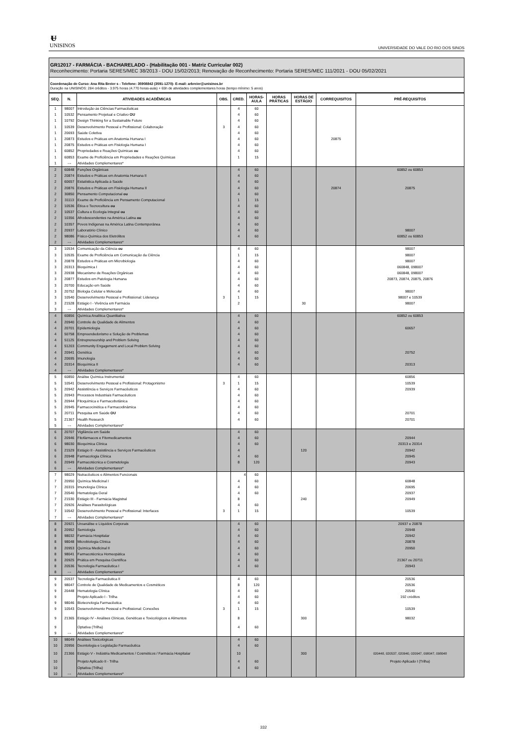ᵾ
UNISINOS
UNIVERSIDADE DO VALE DO RIO DOS SINOS
GR12017 - FARMÁCIA - BACHARELADO - (Habilitação 001 - Matriz Curricular 002)
Reconhecimento: Portaria SERES/MEC 38/2013 - DOU 15/02/2013; Renovação de Reconhecimento: Portaria SERES/MEC 111/2021 - DOU 05/02/2021
Coordenação de Curso: Ana Rita Breier s - Telefone: 35908842 (3591-1270)- E-mail: arbreier@unisinos.br
Duração na UNISINOS: 284 créditos - 3.975 horas (4.770 horas-aula) + 65h de atividades complementares horas (tempo mínimo: 5 anos)
| SEQ. | N. | ATIVIDADES ACADÊMICAS | OBS. | CRED. | HORAS-AULA | HORAS PRÁTICAS | HORAS DE ESTÁGIO | CORREQUISITOS | PRÉ-REQUISITOS |
| --- | --- | --- | --- | --- | --- | --- | --- | --- | --- |
| 1 | 98007 | Introdução às Ciências Farmacêuticas | | 4 | 60 | | | | |
| 1 | 10532 | Pensamento Projetual e Criativo OU | | 4 | 60 | | | | |
| 1 | 10792 | Design Thinking for a Sustainable Future | | 4 | 60 | | | | |
| 1 | 10539 | Desenvolvimento Pessoal e Profissional: Colaboração | 3 | 4 | 60 | | | | |
| 1 | 20693 | Saúde Coletiva | | 4 | 60 | | | | |
| 1 | 20873 | Estudos e Práticas em Anatomia Humana I | | 4 | 60 | | | 20875 | |
| 1 | 20875 | Estudos e Práticas em Fisiologia Humana I | | 4 | 60 | | | | |
| 1 | 60852 | Propriedades e Reações Químicas ou | | 4 | 60 | | | | |
| 1 | 60853 | Exame de Proficiência em Propriedades e Reações Químicas | | 1 | 15 | | | | |
| 1 | --- | Atividades Complementares* | | | | | | | |
| 2 | 60848 | Funções Orgânicas | | 4 | 60 | | | | 60852 ou 60853 |
| 2 | 20874 | Estudos e Práticas em Anatomia Humana II | | 4 | 60 | | | | |
| 2 | 60657 | Estatística Aplicada à Saúde | | 4 | 60 | | | | |
| 2 | 20876 | Estudos e Práticas em Fisiologia Humana II | | 4 | 60 | | | 20874 | 20875 |
| 2 | 30850 | Pensamento Computacional ou | | 4 | 60 | | | | |
| 2 | 31113 | Exame de Proficiência em Pensamento Computacional | | 1 | 15 | | | | |
| 2 | 10536 | Ética e Tecnocultura ou | | 4 | 60 | | | | |
| 2 | 10537 | Cultura e Ecologia Integral ou | | 4 | 60 | | | | |
| 2 | 10356 | Afrodescendentes na América Latina ou | | 4 | 60 | | | | |
| 2 | 10357 | Povos Indígenas na América Latina Contemporânea | | 4 | 60 | | | | |
| 2 | 20937 | Laboratório Clínico | | 4 | 60 | | | | 98007 |
| 2 | 98086 | Físico-Química dos Eletrólitos | | 4 | 60 | | | | 60852 ou 60853 |
| 2 | --- | Atividades Complementares* | | | | | | | |
| 3 | 10534 | Comunicação da Ciência ou | | 4 | 60 | | | | 98007 |
| 3 | 10535 | Exame de Proficiência em Comunicação da Ciência | | 1 | 15 | | | | 98007 |
| 3 | 20878 | Estudos e Práticas em Microbiologia | | 4 | 60 | | | | 98007 |
| 3 | 20313 | Bioquímica I | | 4 | 60 | | | | 060848, 098007 |
| 3 | 20938 | Mecanismo de Reações Orgânicas | | 4 | 60 | | | | 060848, 098007 |
| 3 | 20877 | Estudos em Patologia Humana | | 4 | 60 | | | | 20873, 20874, 20875, 20876 |
| 3 | 20700 | Educação em Saúde | | 4 | 60 | | | | |
| 3 | 20752 | Biologia Celular e Molecular | | 4 | 60 | | | | 98007 |
| 3 | 10540 | Desenvolvimento Pessoal e Profissional: Liderança | 3 | 1 | 15 | | | | 98007 e 10539 |
| 3 | 21528 | Estágio I - Vivência em Farmácia | | 2 | | | 30 | | 98007 |
| 3 | --- | Atividades Complementares* | | | | | | | |
| 4 | 60856 | Química Analítica Quantitativa | | 4 | 60 | | | | 60852 ou 60853 |
| 4 | 20940 | Controle de Qualidade de Alimentos | | 4 | 60 | | | | |
| 4 | 20701 | Epidemiologia | | 4 | 60 | | | | 60657 |
| 4 | 50758 | Empreendedorismo e Solução de Problemas | | 4 | 60 | | | | |
| 4 | 51125 | Entrepreneurship and Problem Solving | | 4 | 60 | | | | |
| 4 | 51203 | Community Engagement and Local Problem Solving | | 4 | 60 | | | | |
| 4 | 20941 | Genética | | 4 | 60 | | | | 20752 |
| 4 | 20695 | Imunologia | | 4 | 60 | | | | |
| 4 | 20314 | Bioquímica II | | 4 | 60 | | | | 20313 |
| 4 | --- | Atividades Complementares* | | | | | | | |
| 5 | 60850 | Análise Química Instrumental | | 4 | 60 | | | | 60856 |
| 5 | 10541 | Desenvolvimento Pessoal e Profissional: Protagonismo | 3 | 1 | 15 | | | | 10539 |
| 5 | 20942 | Assistência e Serviços Farmacêuticos | | 4 | 60 | | | | 20939 |
| 5 | 20943 | Processos Industriais Farmacêuticos | | 4 | 60 | | | | |
| 5 | 20944 | Fitoquímica e Farmacobotânica | | 4 | 60 | | | | |
| 5 | 20945 | Farmacocinética e Farmacodinâmica | | 4 | 60 | | | | |
| 5 | 20711 | Pesquisa em Saúde OU | | 4 | 60 | | | | 20701 |
| 5 | 21367 | Health Research | | 4 | 60 | | | | 20701 |
| 5 | --- | Atividades Complementares* | | | | | | | |
| 6 | 20707 | Vigilância em Saúde | | 4 | 60 | | | | |
| 6 | 20946 | Fitofármacos e Fitomedicamentos | | 4 | 60 | | | | 20944 |
| 6 | 98030 | Bioquímica Clínica | | 4 | 60 | | | | 20313 e 20314 |
| 6 | 21529 | Estágio II - Assistência e Serviços Farmacêuticos | | 4 | | | 120 | | 20942 |
| 6 | 20948 | Farmacologia Clínica | | 4 | 60 | | | | 20945 |
| 6 | 20949 | Farmacotécnica e Cosmetologia | | 8 | 120 | | | | 20943 |
| 6 | --- | Atividades Complementares* | | | | | | | |
| 7 | 98029 | Nutracêuticos e Alimentos Funcionais | | 4 | 60 | | | | |
| 7 | 20950 | Química Medicinal I | | 4 | 60 | | | | 60848 |
| 7 | 20315 | Imunologia Clínica | | 4 | 60 | | | | 20695 |
| 7 | 20540 | Hematologia Geral | | 4 | 60 | | | | 20937 |
| 7 | 21530 | Estágio III - Farmácia Magistral | | 8 | | | 240 | | 20949 |
| 7 | 20926 | Análises Parasitológicas | | 4 | 60 | | | | |
| 7 | 10542 | Desenvolvimento Pessoal e Profissional: Interfaces | 3 | 1 | 15 | | | | 10539 |
| 7 | --- | Atividades Complementares* | | | | | | | |
| 8 | 20921 | Uroanálise e Líquidos Corporais | | 4 | 60 | | | | 20937 e 20878 |
| 8 | 20952 | Semiologia | | 4 | 60 | | | | 20948 |
| 8 | 98032 | Farmácia Hospitalar | | 4 | 60 | | | | 20942 |
| 8 | 98048 | Microbiologia Clínica | | 4 | 60 | | | | 20878 |
| 8 | 20953 | Química Medicinal II | | 4 | 60 | | | | 20950 |
| 8 | 98041 | Farmacotécnica Homeopática | | 4 | 60 | | | | |
| 8 | 20925 | Prática em Pesquisa Científica | | 4 | 60 | | | | 21367 ou 20711 |
| 8 | 20536 | Tecnologia Farmacêutica I | | 4 | 60 | | | | 20943 |
| 8 | --- | Atividades Complementares* | | | | | | | |
| 9 | 20537 | Tecnologia Farmacêutica II | | 4 | 60 | | | | 20536 |
| 9 | 98047 | Controle de Qualidade de Medicamentos e Cosméticos | | 8 | 120 | | | | 20536 |
| 9 | 20448 | Hematologia Clínica | | 4 | 60 | | | | 20540 |
| 9 | | Projeto Aplicado I - Trilha | | 4 | 60 | | | | 192 créditos |
| 9 | 98046 | Biotecnologia Farmacêutica | | 4 | 60 | | | | |
| 9 | 10543 | Desenvolvimento Pessoal e Profissional: Conexões | 3 | 1 | 15 | | | | 10539 |
| 9 | 21365 | Estágio IV - Análises Clínicas, Genéticas e Toxicológicos e Alimentos | | 8 | | | 300 | | 98032 |
| 9 | | Optativa (Trilha) | | 4 | 60 | | | | |
| 9 | --- | Atividades Complementares* | | | | | | | |
| 10 | 98049 | Análises Toxicológicas | | 4 | 60 | | | | |
| 10 | 20956 | Deontologia e Legislação Farmacêutica | | 4 | 60 | | | | |
| 10 | 21366 | Estágio V - Indústria Medicamentos / Cosméticos / Farmácia Hospitalar | | 10 | | | 300 | | 020448, 020537, 020940, 020947, 098047, 098048 |
| 10 | | Projeto Aplicado II - Trilha | | 4 | 60 | | | | Projeto Aplicado I (Trilha) |
| 10 | | Optativa (Trilha) | | 4 | 60 | | | | |
| 10 | --- | Atividades Complementares* | | | | | | | |
332